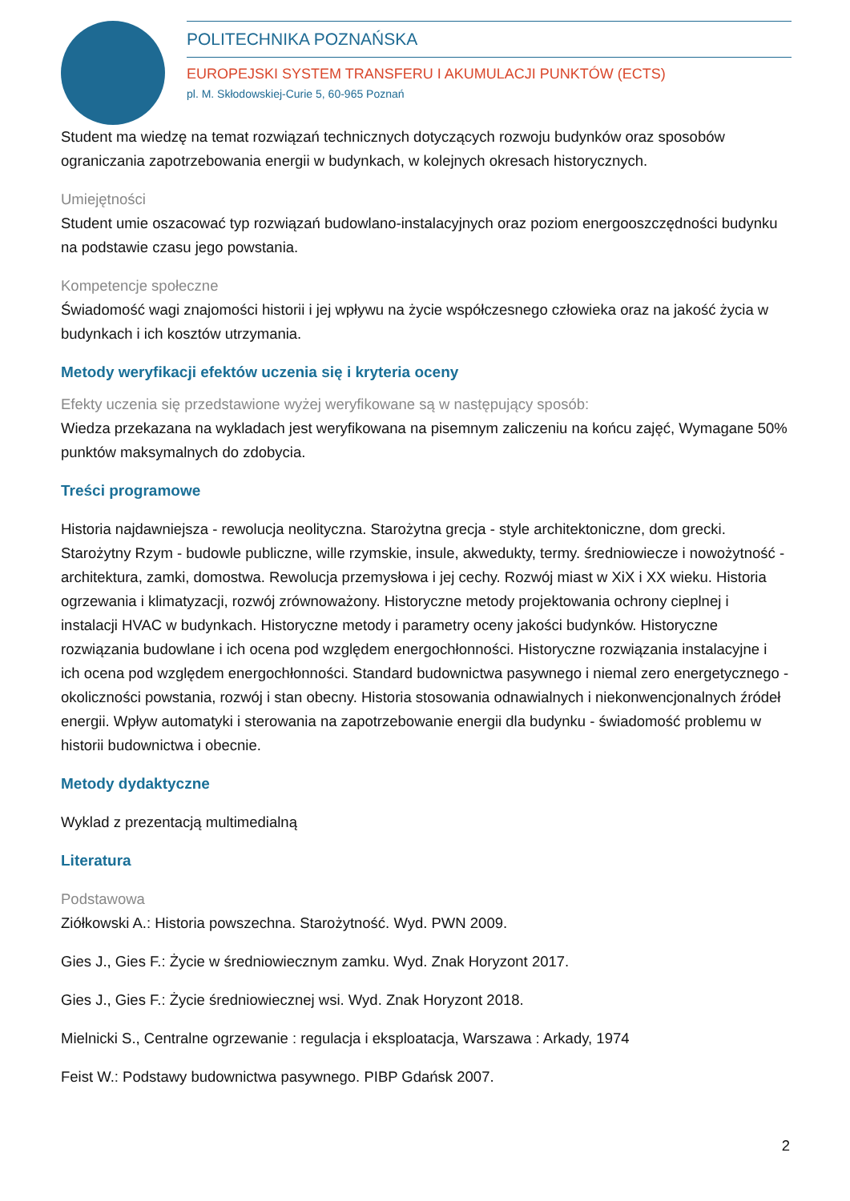POLITECHNIKA POZNAŃSKA
EUROPEJSKI SYSTEM TRANSFERU I AKUMULACJI PUNKTÓW (ECTS)
pl. M. Skłodowskiej-Curie 5, 60-965 Poznań
Student ma wiedzę na temat rozwiązań technicznych dotyczących rozwoju budynków oraz sposobów ograniczania zapotrzebowania energii w budynkach, w kolejnych okresach historycznych.
Umiejętności
Student umie oszacować typ rozwiązań budowlano-instalacyjnych oraz poziom energooszczędności budynku na podstawie czasu jego powstania.
Kompetencje społeczne
Świadomość wagi znajomości historii i jej wpływu na życie współczesnego człowieka oraz na jakość życia w budynkach i ich kosztów utrzymania.
Metody weryfikacji efektów uczenia się i kryteria oceny
Efekty uczenia się przedstawione wyżej weryfikowane są w następujący sposób:
Wiedza przekazana na wykladach jest weryfikowana na pisemnym zaliczeniu na końcu zajęć, Wymagane 50% punktów maksymalnych do zdobycia.
Treści programowe
Historia najdawniejsza - rewolucja neolityczna. Starożytna grecja - style architektoniczne, dom grecki. Starożytny Rzym - budowle publiczne, wille rzymskie, insule, akwedukty, termy. średniowiecze i nowożytność - architektura, zamki, domostwa. Rewolucja przemysłowa i jej cechy. Rozwój miast w XiX i XX wieku. Historia ogrzewania i klimatyzacji, rozwój zrównoważony. Historyczne metody projektowania ochrony cieplnej i instalacji HVAC w budynkach. Historyczne metody i parametry oceny jakości budynków. Historyczne rozwiązania budowlane i ich ocena pod względem energochłonności. Historyczne rozwiązania instalacyjne i ich ocena pod względem energochłonności. Standard budownictwa pasywnego i niemal zero energetycznego - okoliczności powstania, rozwój i stan obecny. Historia stosowania odnawialnych i niekonwencjonalnych źródeł energii. Wpływ automatyki i sterowania na zapotrzebowanie energii dla budynku - świadomość problemu w historii budownictwa i obecnie.
Metody dydaktyczne
Wyklad z prezentacją multimedialną
Literatura
Podstawowa
Ziółkowski A.: Historia powszechna. Starożytność. Wyd. PWN 2009.
Gies J., Gies F.: Życie w średniowiecznym zamku. Wyd. Znak Horyzont 2017.
Gies J., Gies F.: Życie średniowiecznej wsi. Wyd. Znak Horyzont 2018.
Mielnicki S., Centralne ogrzewanie : regulacja i eksploatacja, Warszawa : Arkady, 1974
Feist W.: Podstawy budownictwa pasywnego. PIBP Gdańsk 2007.
2